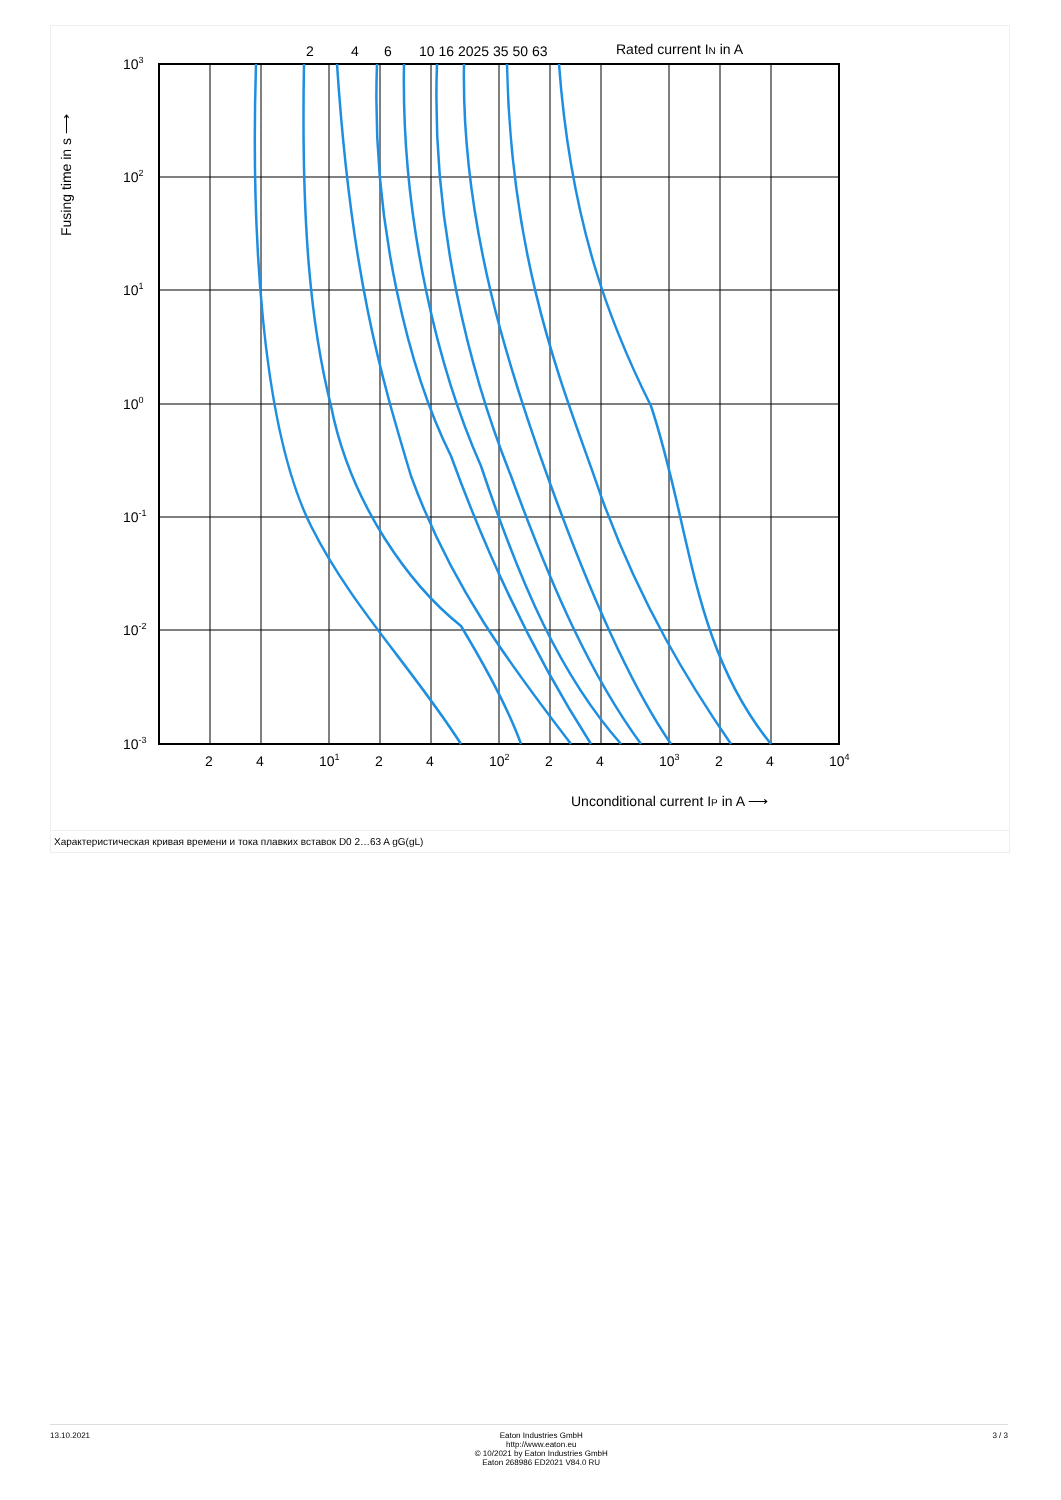2
4
6
10 16 2025 35 50 63
Rated current IN in A
103
102
101
100
10-1
10-2
10-3
2
4
101
2
4
102
2
4
103
2
4
104
Unconditional current IP in A ⟶
Fusing time in s ⟶
Характеристическая кривая времени и тока плавких вставок D0 2…63 A gG(gL)
13.10.2021 Eaton Industries GmbH
http://www.eaton.eu
© 10/2021 by Eaton Industries GmbH
Eaton 268986 ED2021 V84.0 RU
3 / 3